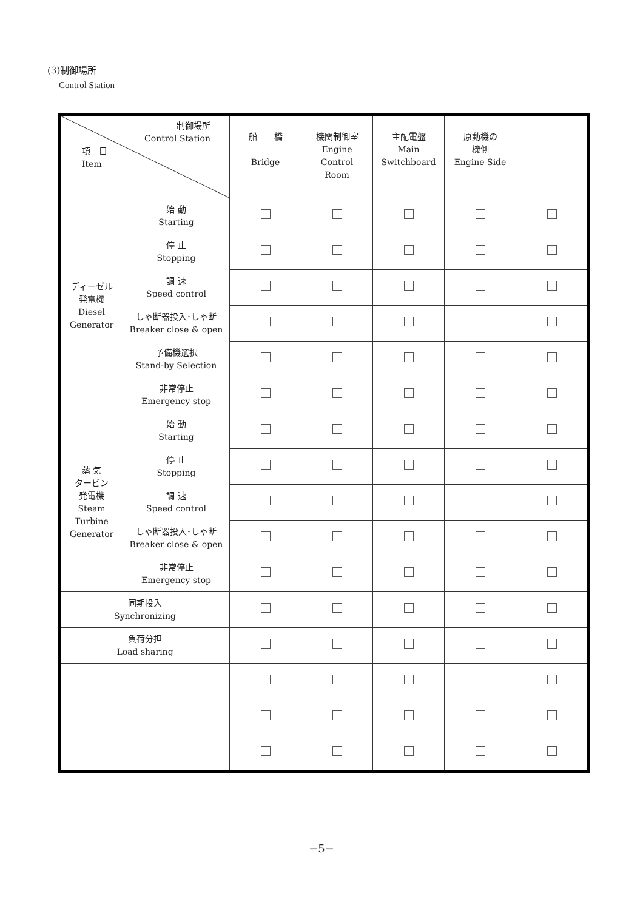(3)制御場所
Control Station
| 制御場所 Control Station 項 目 Item | | 船 橋 Bridge | 機関制御室 Engine Control Room | 主配電盤 Main Switchboard | 原動機の 機側 Engine Side | |
| ディーゼル 発電機 Diesel Generator | 始 動 Starting | | | | | |
| | 停 止 Stopping | | | | | |
| | 調 速 Speed control | | | | | |
| | しゃ断器投入･しゃ断 Breaker close & open | | | | | |
| | 予備機選択 Stand-by Selection | | | | | |
| | 非常停止 Emergency stop | | | | | |
| 蒸 気 タービン 発電機 Steam Turbine Generator | 始 動 Starting | | | | | |
| | 停 止 Stopping | | | | | |
| | 調 速 Speed control | | | | | |
| | しゃ断器投入･しゃ断 Breaker close & open | | | | | |
| | 非常停止 Emergency stop | | | | | |
| 同期投入 Synchronizing | | | | | | |
| 負荷分担 Load sharing | | | | | | |
−5−